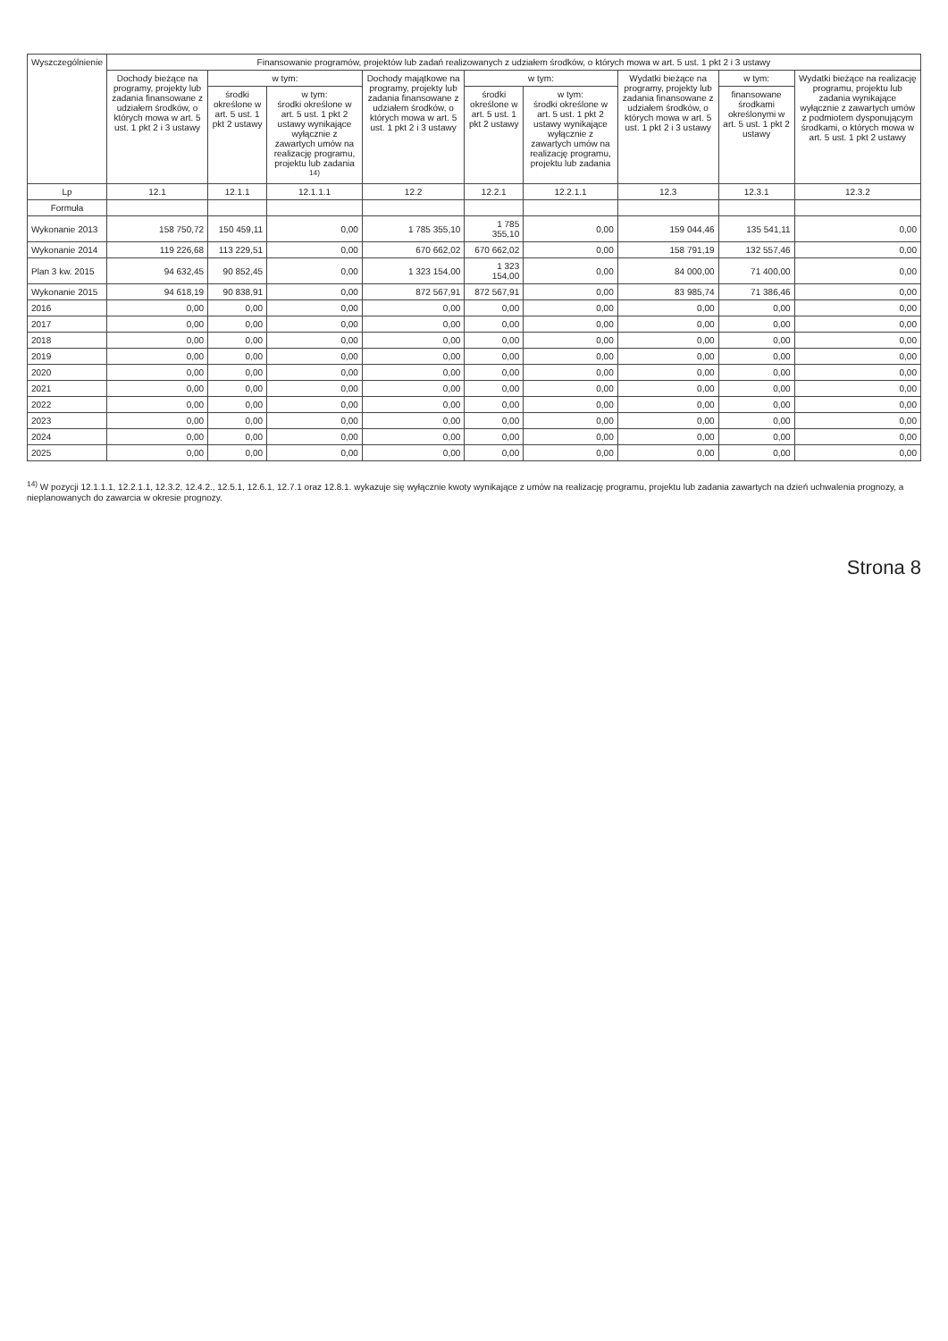| Wyszczególnienie | Finansowanie programów, projektów lub zadań realizowanych z udziałem środków, o których mowa w art. 5 ust. 1 pkt 2 i 3 ustawy | | | | | | | | |
| --- | --- | --- | --- | --- | --- | --- | --- | --- | --- |
| | Dochody bieżące na programy, projekty lub zadania finansowane z udziałem środków, o których mowa w art. 5 ust. 1 pkt 2 i 3 ustawy | w tym: | | Dochody majątkowe na programy, projekty lub zadania finansowane z udziałem środków, o których mowa w art. 5 ust. 1 pkt 2 i 3 ustawy | w tym: | | Wydatki bieżące na programy, projekty lub zadania finansowane z udziałem środków, o których mowa w art. 5 ust. 1 pkt 2 i 3 ustawy | w tym: | Wydatki bieżące na realizację programu, projektu lub zadania wynikające wyłącznie z zawartych umów z podmiotem dysponującym środkami, o których mowa w art. 5 ust. 1 pkt 2 ustawy |
| | | środki określone w art. 5 ust. 1 pkt 2 ustawy | w tym: środki określone w art. 5 ust. 1 pkt 2 ustawy wynikające wyłącznie z zawartych umów na realizację programu, projektu lub zadania <sup>14)</sup> | | środki określone w art. 5 ust. 1 pkt 2 ustawy | w tym: środki określone w art. 5 ust. 1 pkt 2 ustawy wynikające wyłącznie z zawartych umów na realizację programu, projektu lub zadania | | finansowane środkami określonymi w art. 5 ust. 1 pkt 2 ustawy | |
| Lp | 12.1 | 12.1.1 | 12.1.1.1 | 12.2 | 12.2.1 | 12.2.1.1 | 12.3 | 12.3.1 | 12.3.2 |
| Formuła | | | | | | | | | |
| Wykonanie 2013 | 158 750,72 | 150 459,11 | 0,00 | 1 785 355,10 | 1 785 355,10 | 0,00 | 159 044,46 | 135 541,11 | 0,00 |
| Wykonanie 2014 | 119 226,68 | 113 229,51 | 0,00 | 670 662,02 | 670 662,02 | 0,00 | 158 791,19 | 132 557,46 | 0,00 |
| Plan 3 kw. 2015 | 94 632,45 | 90 852,45 | 0,00 | 1 323 154,00 | 1 323 154,00 | 0,00 | 84 000,00 | 71 400,00 | 0,00 |
| Wykonanie 2015 | 94 618,19 | 90 838,91 | 0,00 | 872 567,91 | 872 567,91 | 0,00 | 83 985,74 | 71 386,46 | 0,00 |
| 2016 | 0,00 | 0,00 | 0,00 | 0,00 | 0,00 | 0,00 | 0,00 | 0,00 | 0,00 |
| 2017 | 0,00 | 0,00 | 0,00 | 0,00 | 0,00 | 0,00 | 0,00 | 0,00 | 0,00 |
| 2018 | 0,00 | 0,00 | 0,00 | 0,00 | 0,00 | 0,00 | 0,00 | 0,00 | 0,00 |
| 2019 | 0,00 | 0,00 | 0,00 | 0,00 | 0,00 | 0,00 | 0,00 | 0,00 | 0,00 |
| 2020 | 0,00 | 0,00 | 0,00 | 0,00 | 0,00 | 0,00 | 0,00 | 0,00 | 0,00 |
| 2021 | 0,00 | 0,00 | 0,00 | 0,00 | 0,00 | 0,00 | 0,00 | 0,00 | 0,00 |
| 2022 | 0,00 | 0,00 | 0,00 | 0,00 | 0,00 | 0,00 | 0,00 | 0,00 | 0,00 |
| 2023 | 0,00 | 0,00 | 0,00 | 0,00 | 0,00 | 0,00 | 0,00 | 0,00 | 0,00 |
| 2024 | 0,00 | 0,00 | 0,00 | 0,00 | 0,00 | 0,00 | 0,00 | 0,00 | 0,00 |
| 2025 | 0,00 | 0,00 | 0,00 | 0,00 | 0,00 | 0,00 | 0,00 | 0,00 | 0,00 |
<sup>14)</sup> W pozycji 12.1.1.1, 12.2.1.1, 12.3.2, 12.4.2., 12.5.1, 12.6.1, 12.7.1 oraz 12.8.1. wykazuje się wyłącznie kwoty wynikające z umów na realizację programu, projektu lub zadania zawartych na dzień uchwalenia prognozy, a nieplanowanych do zawarcia w okresie prognozy.
Strona 8